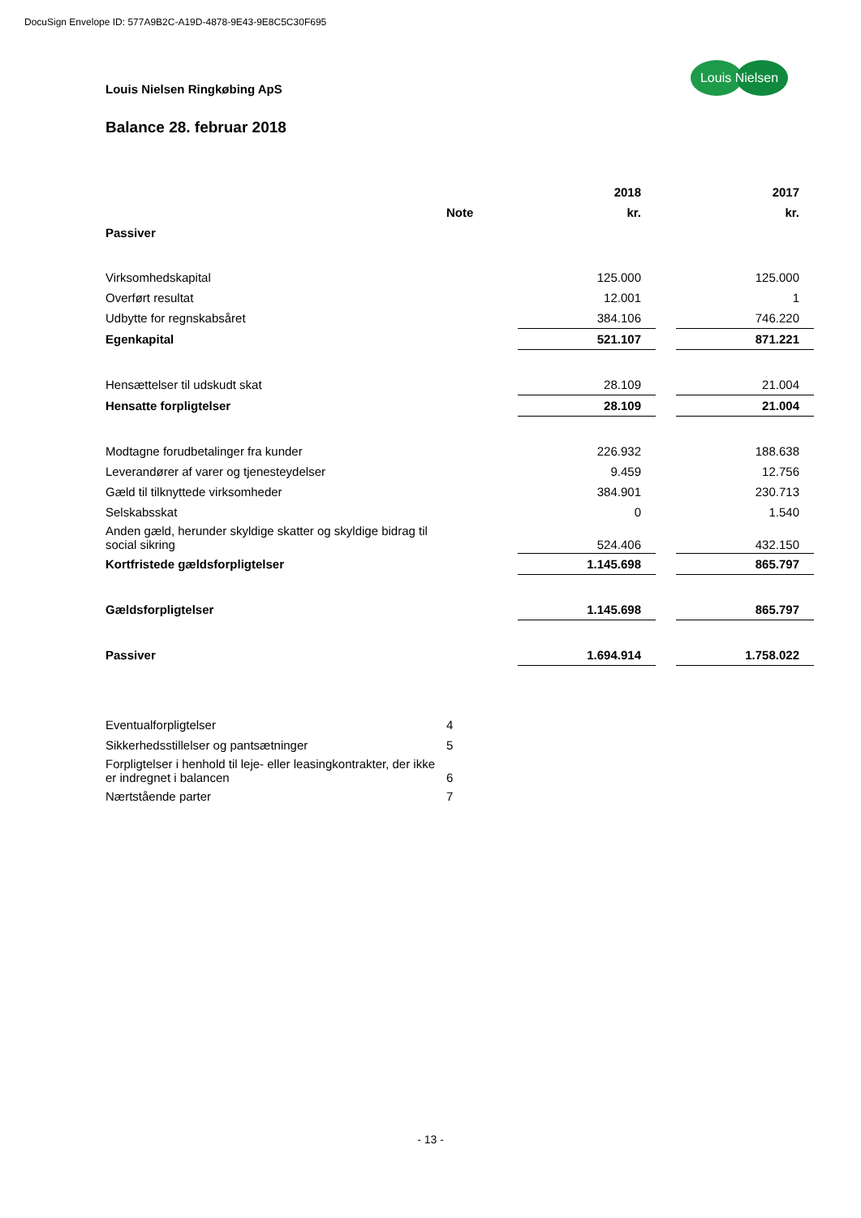DocuSign Envelope ID: 577A9B2C-A19D-4878-9E43-9E8C5C30F695
Louis Nielsen Ringkøbing ApS
Louis Nielsen
Balance 28. februar 2018
| | | 2018 | | 2017 |
| | Note | kr. | | kr. |
| Passiver | | | | |
| Virksomhedskapital | | 125.000 | | 125.000 |
| Overført resultat | | 12.001 | | 1 |
| Udbytte for regnskabsåret | | 384.106 | | 746.220 |
| Egenkapital | | 521.107 | | 871.221 |
| Hensættelser til udskudt skat | | 28.109 | | 21.004 |
| Hensatte forpligtelser | | 28.109 | | 21.004 |
| Modtagne forudbetalinger fra kunder | | 226.932 | | 188.638 |
| Leverandører af varer og tjenesteydelser | | 9.459 | | 12.756 |
| Gæld til tilknyttede virksomheder | | 384.901 | | 230.713 |
| Selskabsskat | | 0 | | 1.540 |
| Anden gæld, herunder skyldige skatter og skyldige bidrag til social sikring | | 524.406 | | 432.150 |
| Kortfristede gældsforpligtelser | | 1.145.698 | | 865.797 |
| Gældsforpligtelser | | 1.145.698 | | 865.797 |
| Passiver | | 1.694.914 | | 1.758.022 |
| Eventualforpligtelser | 4 | | | |
| Sikkerhedsstillelser og pantsætninger | 5 | | | |
| Forpligtelser i henhold til leje- eller leasingkontrakter, der ikke er indregnet i balancen | 6 | | | |
| Nærtstående parter | 7 | | | |
- 13 -